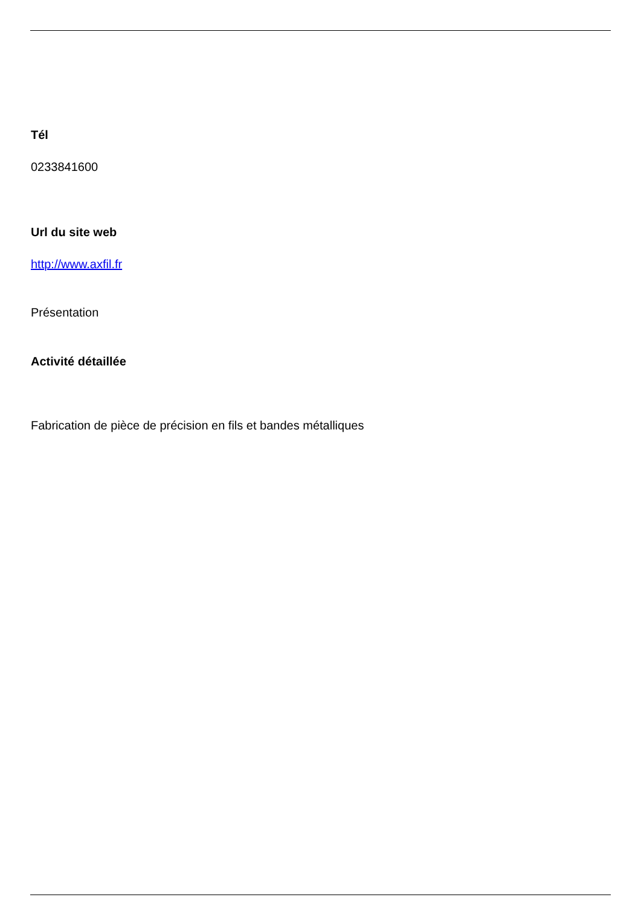Tél
0233841600
Url du site web
http://www.axfil.fr
Présentation
Activité détaillée
Fabrication de pièce de précision en fils et bandes métalliques